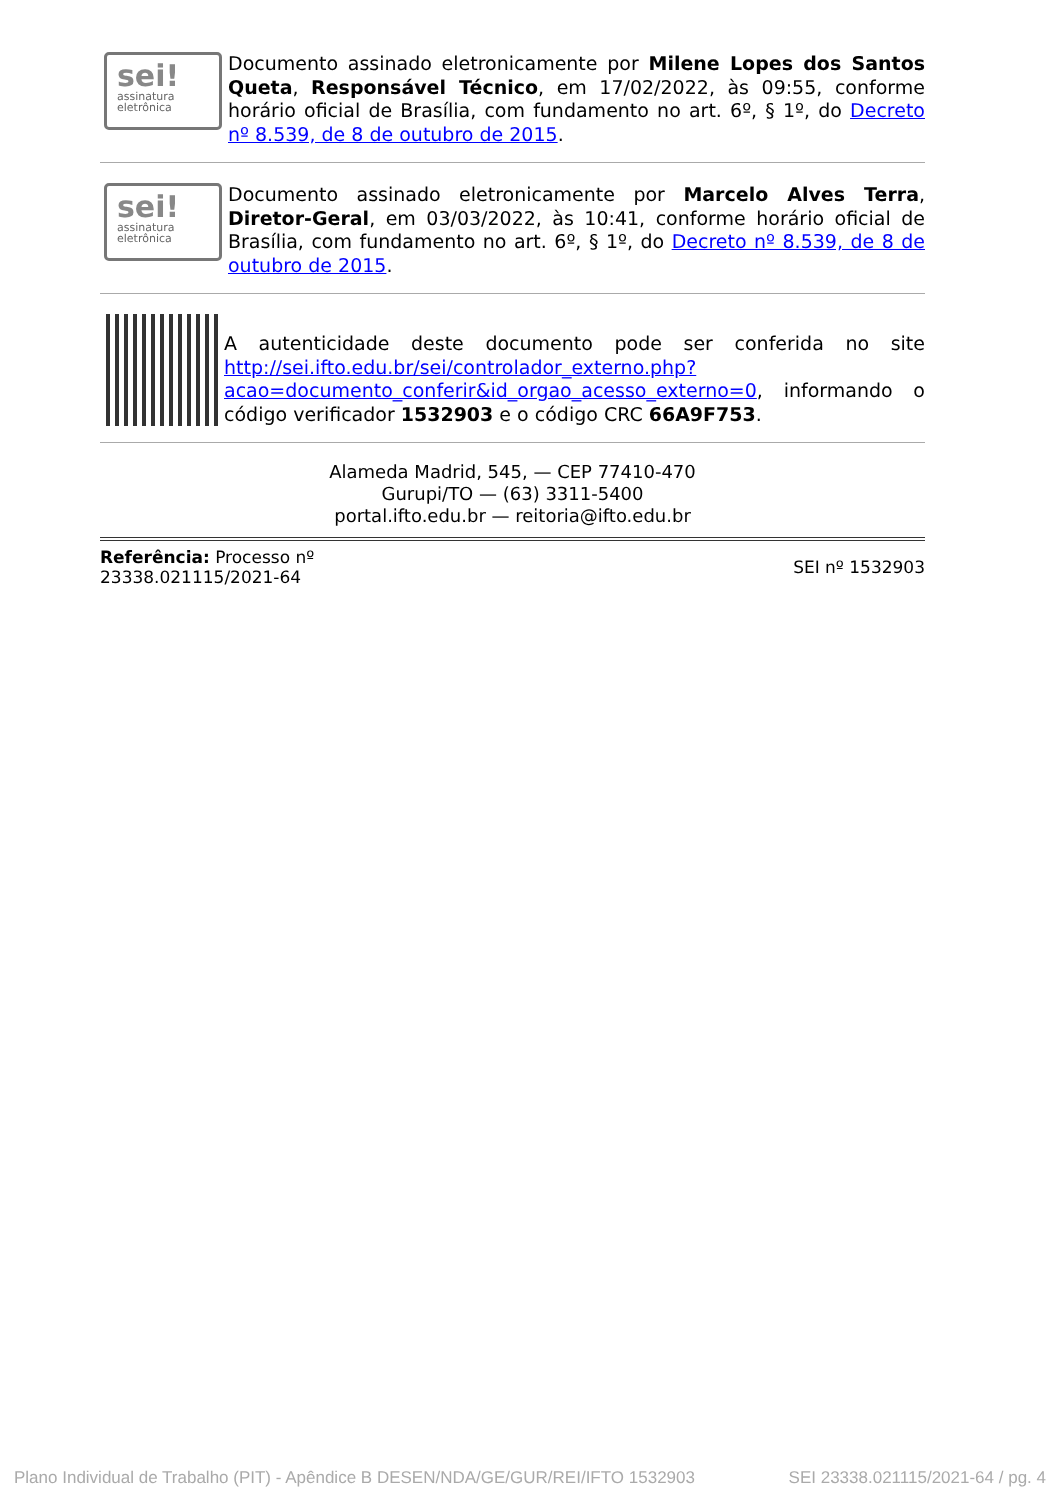sei!
assinatura
eletrônica
Documento assinado eletronicamente por Milene Lopes dos Santos Queta, Responsável Técnico, em 17/02/2022, às 09:55, conforme horário oficial de Brasília, com fundamento no art. 6º, § 1º, do Decreto nº 8.539, de 8 de outubro de 2015.
sei!
assinatura
eletrônica
Documento assinado eletronicamente por Marcelo Alves Terra, Diretor-Geral, em 03/03/2022, às 10:41, conforme horário oficial de Brasília, com fundamento no art. 6º, § 1º, do Decreto nº 8.539, de 8 de outubro de 2015.
A autenticidade deste documento pode ser conferida no site http://sei.ifto.edu.br/sei/controlador_externo.php?acao=documento_conferir&id_orgao_acesso_externo=0, informando o código verificador 1532903 e o código CRC 66A9F753.
Alameda Madrid, 545, — CEP 77410-470
Gurupi/TO — (63) 3311-5400
portal.ifto.edu.br — reitoria@ifto.edu.br
Referência: Processo nº
23338.021115/2021-64
SEI nº 1532903
Plano Individual de Trabalho (PIT) - Apêndice B DESEN/NDA/GE/GUR/REI/IFTO 1532903 SEI 23338.021115/2021-64 / pg. 4